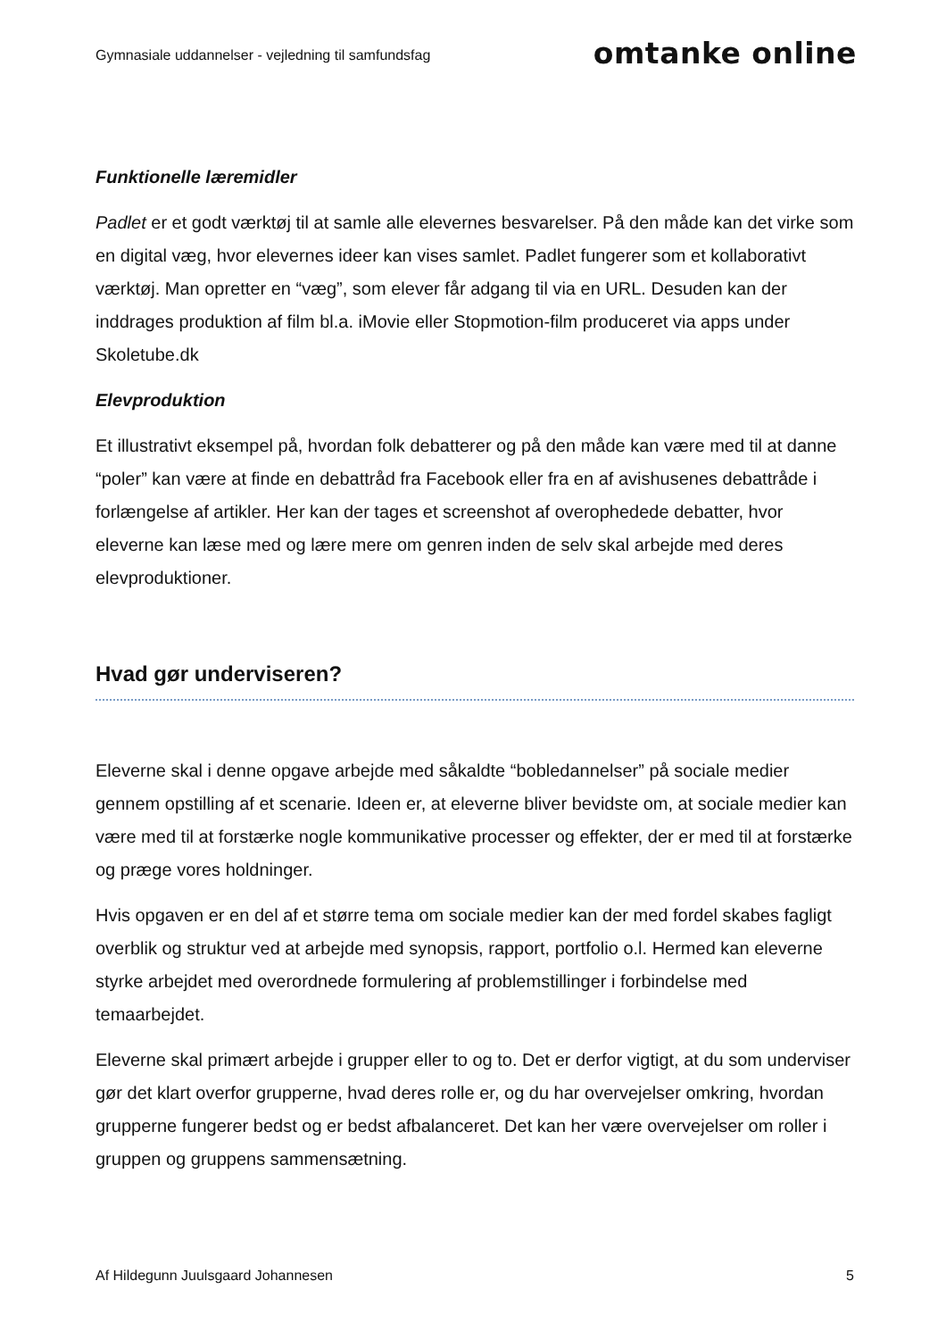Gymnasiale uddannelser - vejledning til samfundsfag
omtanke online
Funktionelle læremidler
Padlet er et godt værktøj til at samle alle elevernes besvarelser. På den måde kan det virke som en digital væg, hvor elevernes ideer kan vises samlet. Padlet fungerer som et kollaborativt værktøj. Man opretter en “væg”, som elever får adgang til via en URL. Desuden kan der inddrages produktion af film bl.a. iMovie eller Stopmotion-film produceret via apps under Skoletube.dk
Elevproduktion
Et illustrativt eksempel på, hvordan folk debatterer og på den måde kan være med til at danne “poler” kan være at finde en debattråd fra Facebook eller fra en af avishusenes debattråde i forlængelse af artikler. Her kan der tages et screenshot af overophedede debatter, hvor eleverne kan læse med og lære mere om genren inden de selv skal arbejde med deres elevproduktioner.
Hvad gør underviseren?
Eleverne skal i denne opgave arbejde med såkaldte “bobledannelser” på sociale medier gennem opstilling af et scenarie. Ideen er, at eleverne bliver bevidste om, at sociale medier kan være med til at forstærke nogle kommunikative processer og effekter, der er med til at forstærke og præge vores holdninger.
Hvis opgaven er en del af et større tema om sociale medier kan der med fordel skabes fagligt overblik og struktur ved at arbejde med synopsis, rapport, portfolio o.l. Hermed kan eleverne styrke arbejdet med overordnede formulering af problemstillinger i forbindelse med temaarbejdet.
Eleverne skal primært arbejde i grupper eller to og to. Det er derfor vigtigt, at du som underviser gør det klart overfor grupperne, hvad deres rolle er, og du har overvejelser omkring, hvordan grupperne fungerer bedst og er bedst afbalanceret. Det kan her være overvejelser om roller i gruppen og gruppens sammensætning.
Af Hildegunn Juulsgaard Johannesen 5